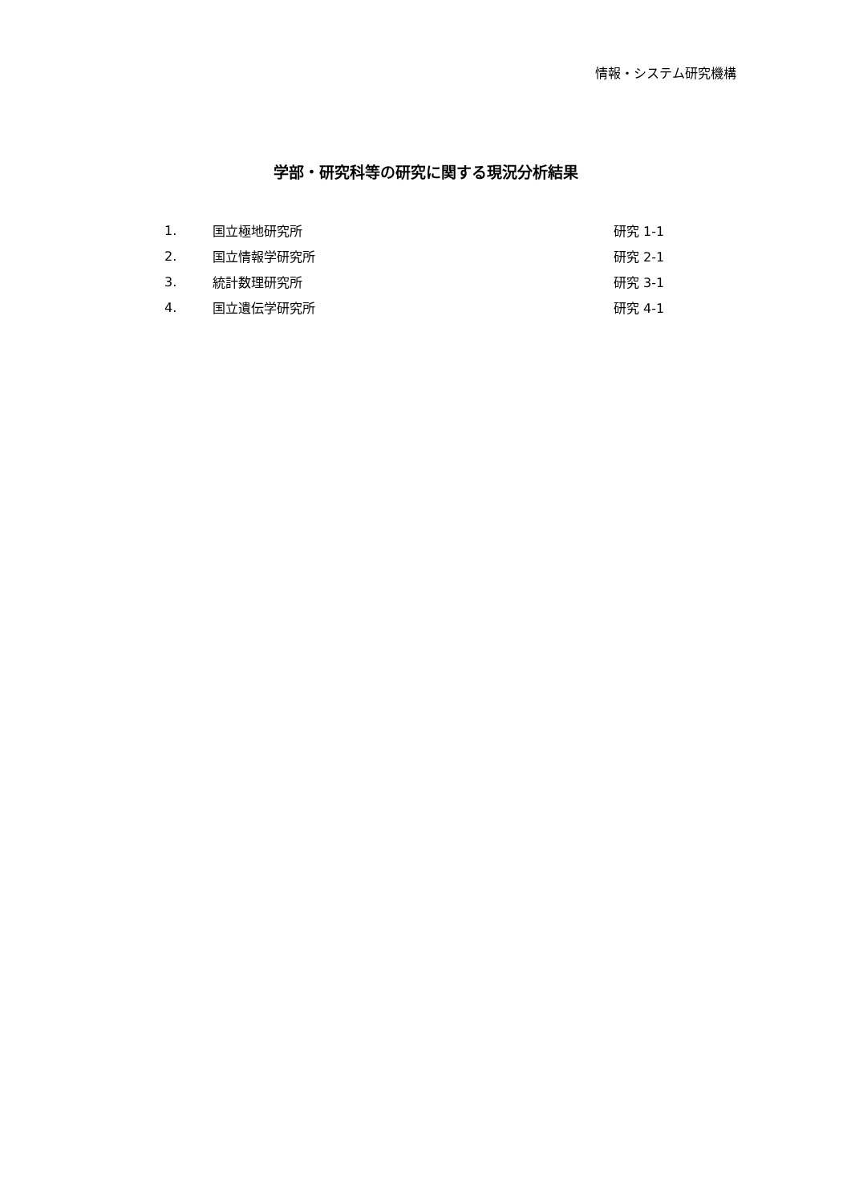情報・システム研究機構
学部・研究科等の研究に関する現況分析結果
| 1. | 国立極地研究所 | 研究 1-1 |
| 2. | 国立情報学研究所 | 研究 2-1 |
| 3. | 統計数理研究所 | 研究 3-1 |
| 4. | 国立遺伝学研究所 | 研究 4-1 |